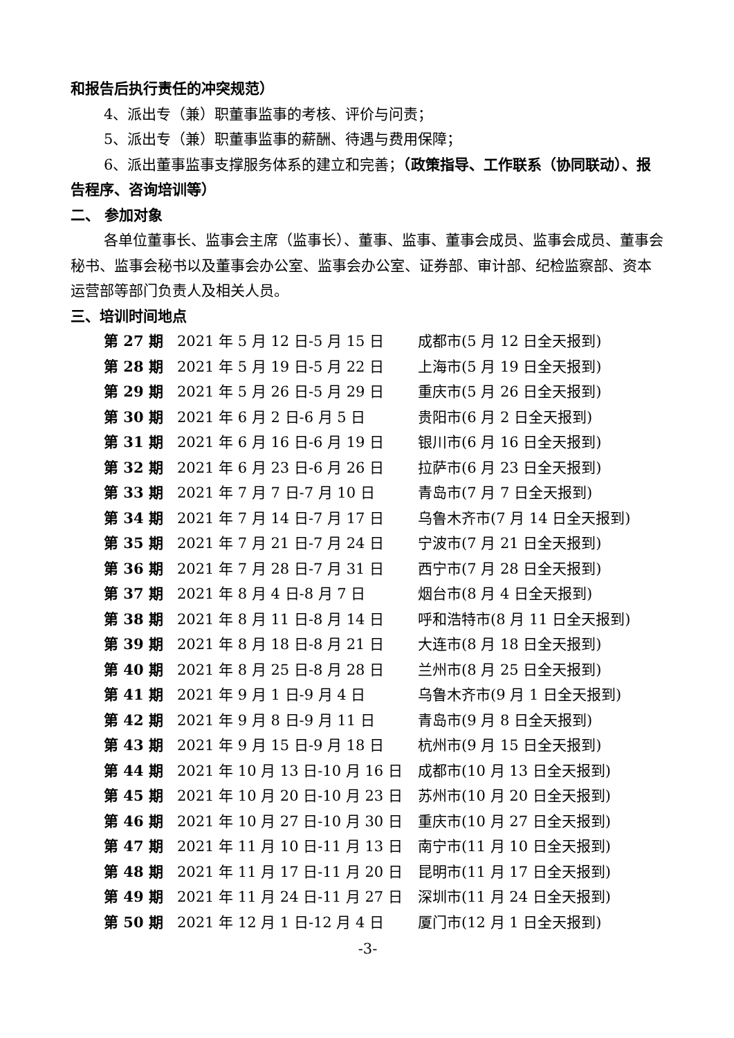和报告后执行责任的冲突规范）
4、派出专（兼）职董事监事的考核、评价与问责；
5、派出专（兼）职董事监事的薪酬、待遇与费用保障；
6、派出董事监事支撑服务体系的建立和完善；（政策指导、工作联系（协同联动）、报告程序、咨询培训等）
二、 参加对象
各单位董事长、监事会主席（监事长）、董事、监事、董事会成员、监事会成员、董事会秘书、监事会秘书以及董事会办公室、监事会办公室、证券部、审计部、纪检监察部、资本运营部等部门负责人及相关人员。
三、培训时间地点
| 第 27 期 | 2021 年 5 月 12 日-5 月 15 日 | 成都市(5 月 12 日全天报到) |
| 第 28 期 | 2021 年 5 月 19 日-5 月 22 日 | 上海市(5 月 19 日全天报到) |
| 第 29 期 | 2021 年 5 月 26 日-5 月 29 日 | 重庆市(5 月 26 日全天报到) |
| 第 30 期 | 2021 年 6 月 2 日-6 月 5 日 | 贵阳市(6 月 2 日全天报到) |
| 第 31 期 | 2021 年 6 月 16 日-6 月 19 日 | 银川市(6 月 16 日全天报到) |
| 第 32 期 | 2021 年 6 月 23 日-6 月 26 日 | 拉萨市(6 月 23 日全天报到) |
| 第 33 期 | 2021 年 7 月 7 日-7 月 10 日 | 青岛市(7 月 7 日全天报到) |
| 第 34 期 | 2021 年 7 月 14 日-7 月 17 日 | 乌鲁木齐市(7 月 14 日全天报到) |
| 第 35 期 | 2021 年 7 月 21 日-7 月 24 日 | 宁波市(7 月 21 日全天报到) |
| 第 36 期 | 2021 年 7 月 28 日-7 月 31 日 | 西宁市(7 月 28 日全天报到) |
| 第 37 期 | 2021 年 8 月 4 日-8 月 7 日 | 烟台市(8 月 4 日全天报到) |
| 第 38 期 | 2021 年 8 月 11 日-8 月 14 日 | 呼和浩特市(8 月 11 日全天报到) |
| 第 39 期 | 2021 年 8 月 18 日-8 月 21 日 | 大连市(8 月 18 日全天报到) |
| 第 40 期 | 2021 年 8 月 25 日-8 月 28 日 | 兰州市(8 月 25 日全天报到) |
| 第 41 期 | 2021 年 9 月 1 日-9 月 4 日 | 乌鲁木齐市(9 月 1 日全天报到) |
| 第 42 期 | 2021 年 9 月 8 日-9 月 11 日 | 青岛市(9 月 8 日全天报到) |
| 第 43 期 | 2021 年 9 月 15 日-9 月 18 日 | 杭州市(9 月 15 日全天报到) |
| 第 44 期 | 2021 年 10 月 13 日-10 月 16 日 | 成都市(10 月 13 日全天报到) |
| 第 45 期 | 2021 年 10 月 20 日-10 月 23 日 | 苏州市(10 月 20 日全天报到) |
| 第 46 期 | 2021 年 10 月 27 日-10 月 30 日 | 重庆市(10 月 27 日全天报到) |
| 第 47 期 | 2021 年 11 月 10 日-11 月 13 日 | 南宁市(11 月 10 日全天报到) |
| 第 48 期 | 2021 年 11 月 17 日-11 月 20 日 | 昆明市(11 月 17 日全天报到) |
| 第 49 期 | 2021 年 11 月 24 日-11 月 27 日 | 深圳市(11 月 24 日全天报到) |
| 第 50 期 | 2021 年 12 月 1 日-12 月 4 日 | 厦门市(12 月 1 日全天报到) |
-3-